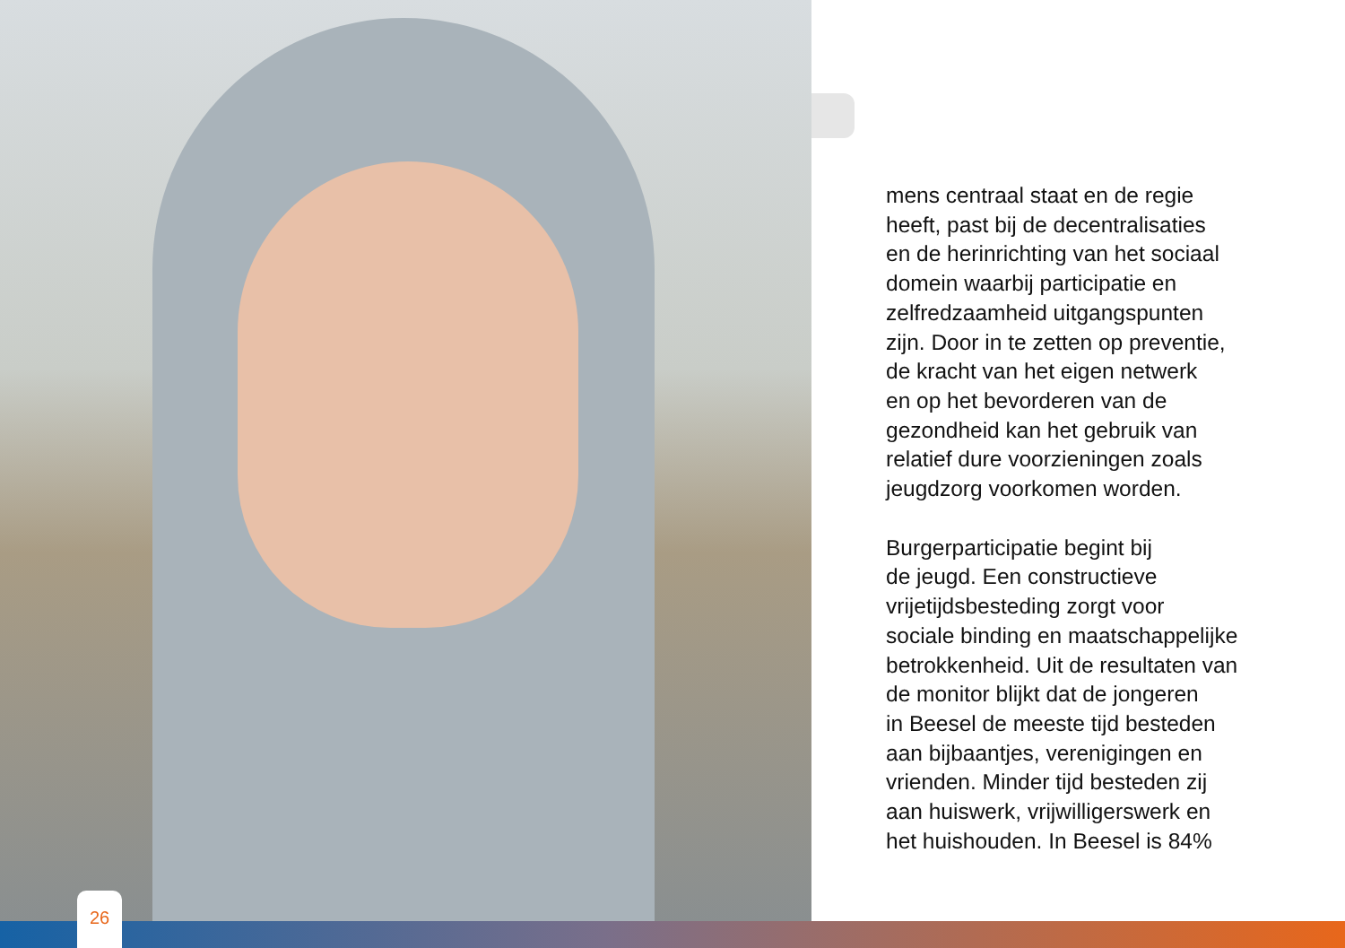mens centraal staat en de regie
heeft, past bij de decentralisaties
en de herinrichting van het sociaal
domein waarbij participatie en
zelfredzaamheid uitgangspunten
zijn. Door in te zetten op preventie,
de kracht van het eigen netwerk
en op het bevorderen van de
gezondheid kan het gebruik van
relatief dure voorzieningen zoals
jeugdzorg voorkomen worden.
Burgerparticipatie begint bij
de jeugd. Een constructieve
vrijetijdsbesteding zorgt voor
sociale binding en maatschappelijke
betrokkenheid. Uit de resultaten van
de monitor blijkt dat de jongeren
in Beesel de meeste tijd besteden
aan bijbaantjes, verenigingen en
vrienden. Minder tijd besteden zij
aan huiswerk, vrijwilligerswerk en
het huishouden. In Beesel is 84%
26